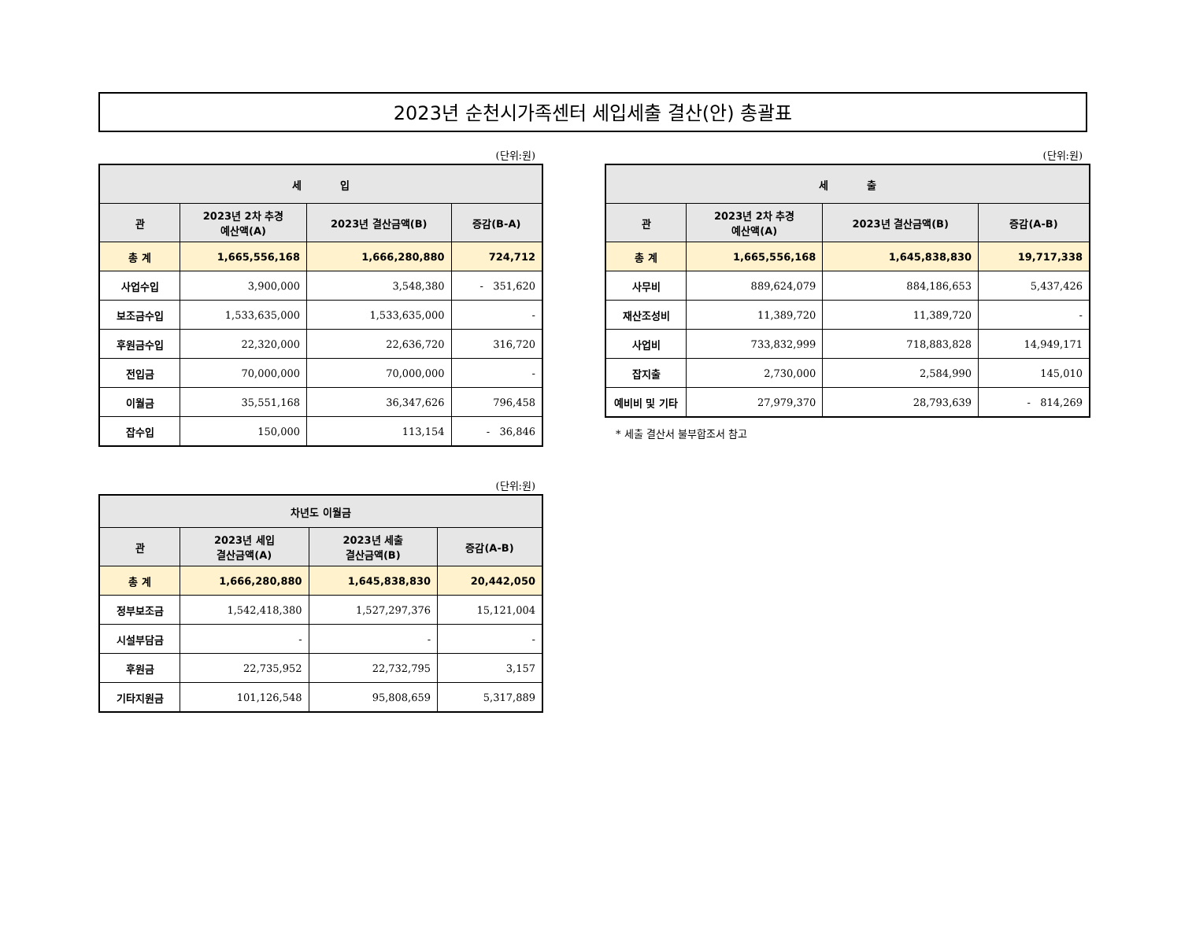2023년 순천시가족센터 세입세출 결산(안) 총괄표
(단위:원)
| 세 입 | | | |
| --- | --- | --- | --- |
| 관 | 2023년 2차 추경 예산액(A) | 2023년 결산금액(B) | 증감(B-A) |
| 총 계 | 1,665,556,168 | 1,666,280,880 | 724,712 |
| 사업수입 | 3,900,000 | 3,548,380 | - 351,620 |
| 보조금수입 | 1,533,635,000 | 1,533,635,000 | - |
| 후원금수입 | 22,320,000 | 22,636,720 | 316,720 |
| 전입금 | 70,000,000 | 70,000,000 | - |
| 이월금 | 35,551,168 | 36,347,626 | 796,458 |
| 잡수입 | 150,000 | 113,154 | - 36,846 |
(단위:원)
| 세 출 | | | |
| --- | --- | --- | --- |
| 관 | 2023년 2차 추경 예산액(A) | 2023년 결산금액(B) | 증감(A-B) |
| 총 계 | 1,665,556,168 | 1,645,838,830 | 19,717,338 |
| 사무비 | 889,624,079 | 884,186,653 | 5,437,426 |
| 재산조성비 | 11,389,720 | 11,389,720 | - |
| 사업비 | 733,832,999 | 718,883,828 | 14,949,171 |
| 잡지출 | 2,730,000 | 2,584,990 | 145,010 |
| 예비비 및 기타 | 27,979,370 | 28,793,639 | - 814,269 |
* 세출 결산서 불부합조서 참고
(단위:원)
| 차년도 이월금 | | | |
| --- | --- | --- | --- |
| 관 | 2023년 세입 결산금액(A) | 2023년 세출 결산금액(B) | 증감(A-B) |
| 총 계 | 1,666,280,880 | 1,645,838,830 | 20,442,050 |
| 정부보조금 | 1,542,418,380 | 1,527,297,376 | 15,121,004 |
| 시설부담금 | - | - | - |
| 후원금 | 22,735,952 | 22,732,795 | 3,157 |
| 기타지원금 | 101,126,548 | 95,808,659 | 5,317,889 |